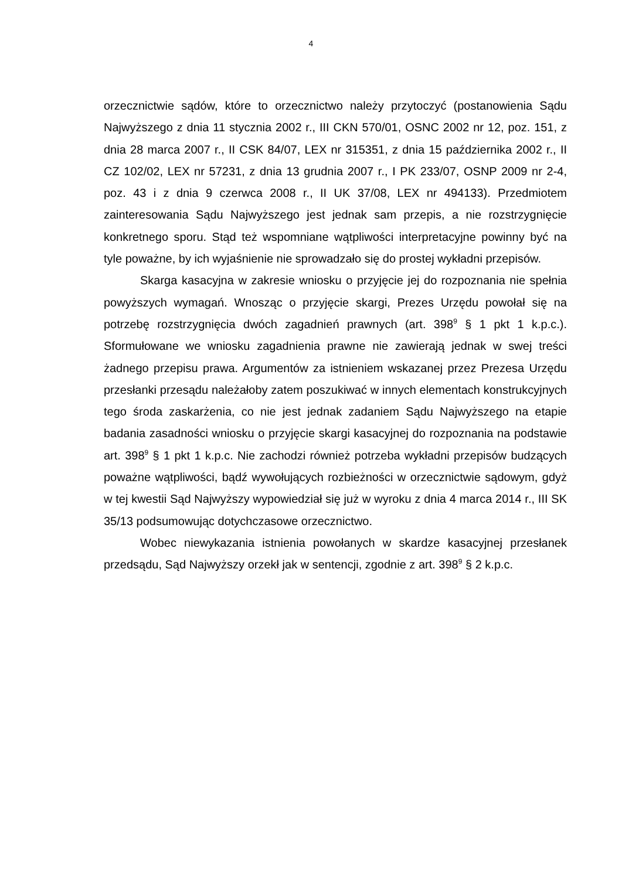4
orzecznictwie sądów, które to orzecznictwo należy przytoczyć (postanowienia Sądu Najwyższego z dnia 11 stycznia 2002 r., III CKN 570/01, OSNC 2002 nr 12, poz. 151, z dnia 28 marca 2007 r., II CSK 84/07, LEX nr 315351, z dnia 15 października 2002 r., II CZ 102/02, LEX nr 57231, z dnia 13 grudnia 2007 r., I PK 233/07, OSNP 2009 nr 2-4, poz. 43 i z dnia 9 czerwca 2008 r., II UK 37/08, LEX nr 494133). Przedmiotem zainteresowania Sądu Najwyższego jest jednak sam przepis, a nie rozstrzygnięcie konkretnego sporu. Stąd też wspomniane wątpliwości interpretacyjne powinny być na tyle poważne, by ich wyjaśnienie nie sprowadzało się do prostej wykładni przepisów.
Skarga kasacyjna w zakresie wniosku o przyjęcie jej do rozpoznania nie spełnia powyższych wymagań. Wnosząc o przyjęcie skargi, Prezes Urzędu powołał się na potrzebę rozstrzygnięcia dwóch zagadnień prawnych (art. 398<sup>9</sup> § 1 pkt 1 k.p.c.). Sformułowane we wniosku zagadnienia prawne nie zawierają jednak w swej treści żadnego przepisu prawa. Argumentów za istnieniem wskazanej przez Prezesa Urzędu przesłanki przesądu należałoby zatem poszukiwać w innych elementach konstrukcyjnych tego środa zaskarżenia, co nie jest jednak zadaniem Sądu Najwyższego na etapie badania zasadności wniosku o przyjęcie skargi kasacyjnej do rozpoznania na podstawie art. 398<sup>9</sup> § 1 pkt 1 k.p.c. Nie zachodzi również potrzeba wykładni przepisów budzących poważne wątpliwości, bądź wywołujących rozbieżności w orzecznictwie sądowym, gdyż w tej kwestii Sąd Najwyższy wypowiedział się już w wyroku z dnia 4 marca 2014 r., III SK 35/13 podsumowując dotychczasowe orzecznictwo.
Wobec niewykazania istnienia powołanych w skardze kasacyjnej przesłanek przedsądu, Sąd Najwyższy orzekł jak w sentencji, zgodnie z art. 398<sup>9</sup> § 2 k.p.c.